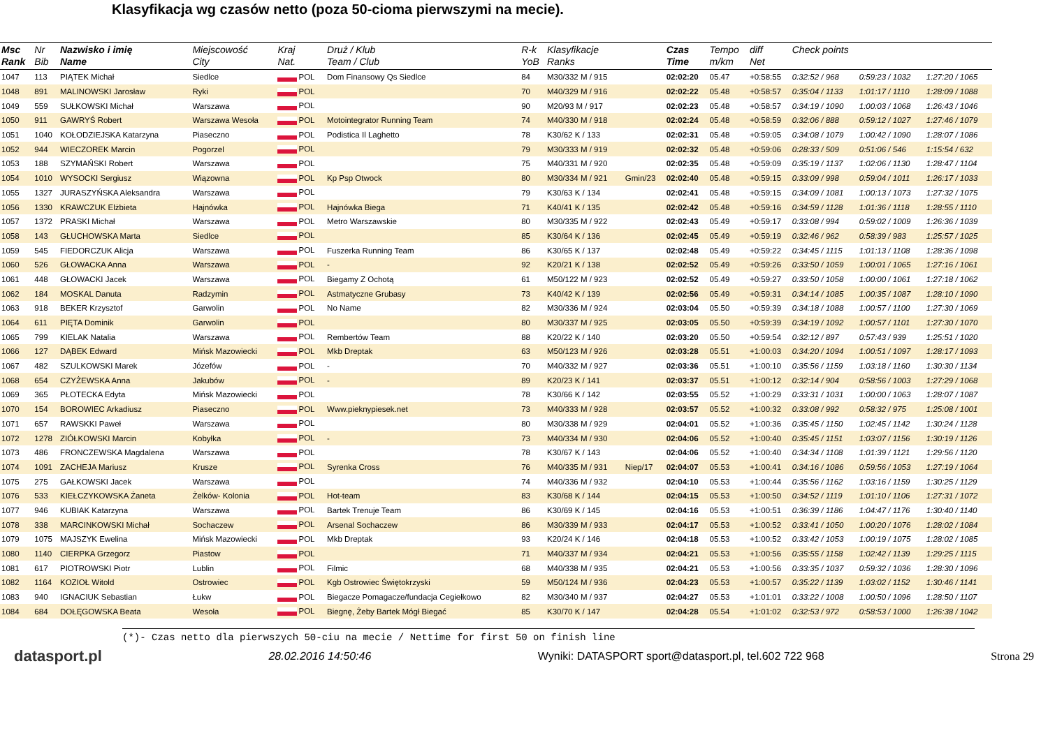Klasyfikacja wg czasów netto (poza 50-cioma pierwszymi na mecie).
| Msc Rank | Nr Bib | Nazwisko i imię Name | Miejscowość City | Kraj Nat. | Druż / Klub Team / Club | R-k YoB | Klasyfikacje Ranks | | Czas Time | Tempo m/km | diff Net | Check points | | |
| --- | --- | --- | --- | --- | --- | --- | --- | --- | --- | --- | --- | --- | --- | --- |
| 1047 | 113 | PIĄTEK Michał | Siedlce | POL | Dom Finansowy Qs Siedlce | 84 | M30/332 M / 915 | | 02:02:20 | 05.47 | +0:58:55 | 0:32:52 / 968 | 0:59:23 / 1032 | 1:27:20 / 1065 |
| 1048 | 891 | MALINOWSKI Jarosław | Ryki | POL | | 70 | M40/329 M / 916 | | 02:02:22 | 05.48 | +0:58:57 | 0:35:04 / 1133 | 1:01:17 / 1110 | 1:28:09 / 1088 |
| 1049 | 559 | SUŁKOWSKI Michał | Warszawa | POL | | 90 | M20/93 M / 917 | | 02:02:23 | 05.48 | +0:58:57 | 0:34:19 / 1090 | 1:00:03 / 1068 | 1:26:43 / 1046 |
| 1050 | 911 | GAWRYŚ Robert | Warszawa Wesoła | POL | Motointegrator Running Team | 74 | M40/330 M / 918 | | 02:02:24 | 05.48 | +0:58:59 | 0:32:06 / 888 | 0:59:12 / 1027 | 1:27:46 / 1079 |
| 1051 | 1040 | KOŁODZIEJSKA Katarzyna | Piaseczno | POL | Podistica Il Laghetto | 78 | K30/62 K / 133 | | 02:02:31 | 05.48 | +0:59:05 | 0:34:08 / 1079 | 1:00:42 / 1090 | 1:28:07 / 1086 |
| 1052 | 944 | WIECZOREK Marcin | Pogorzel | POL | | 79 | M30/333 M / 919 | | 02:02:32 | 05.48 | +0:59:06 | 0:28:33 / 509 | 0:51:06 / 546 | 1:15:54 / 632 |
| 1053 | 188 | SZYMAŃSKI Robert | Warszawa | POL | | 75 | M40/331 M / 920 | | 02:02:35 | 05.48 | +0:59:09 | 0:35:19 / 1137 | 1:02:06 / 1130 | 1:28:47 / 1104 |
| 1054 | 1010 | WYSOCKI Sergiusz | Wiązowna | POL | Kp Psp Otwock | 80 | M30/334 M / 921 | Gmin/23 | 02:02:40 | 05.48 | +0:59:15 | 0:33:09 / 998 | 0:59:04 / 1011 | 1:26:17 / 1033 |
| 1055 | 1327 | JURASZYŃSKA Aleksandra | Warszawa | POL | | 79 | K30/63 K / 134 | | 02:02:41 | 05.48 | +0:59:15 | 0:34:09 / 1081 | 1:00:13 / 1073 | 1:27:32 / 1075 |
| 1056 | 1330 | KRAWCZUK Elżbieta | Hajnówka | POL | Hajnówka Biega | 71 | K40/41 K / 135 | | 02:02:42 | 05.48 | +0:59:16 | 0:34:59 / 1128 | 1:01:36 / 1118 | 1:28:55 / 1110 |
| 1057 | 1372 | PRASKI Michał | Warszawa | POL | Metro Warszawskie | 80 | M30/335 M / 922 | | 02:02:43 | 05.49 | +0:59:17 | 0:33:08 / 994 | 0:59:02 / 1009 | 1:26:36 / 1039 |
| 1058 | 143 | GŁUCHOWSKA Marta | Siedlce | POL | | 85 | K30/64 K / 136 | | 02:02:45 | 05.49 | +0:59:19 | 0:32:46 / 962 | 0:58:39 / 983 | 1:25:57 / 1025 |
| 1059 | 545 | FIEDORCZUK Alicja | Warszawa | POL | Fuszerka Running Team | 86 | K30/65 K / 137 | | 02:02:48 | 05.49 | +0:59:22 | 0:34:45 / 1115 | 1:01:13 / 1108 | 1:28:36 / 1098 |
| 1060 | 526 | GŁOWACKA Anna | Warszawa | POL | - | 92 | K20/21 K / 138 | | 02:02:52 | 05.49 | +0:59:26 | 0:33:50 / 1059 | 1:00:01 / 1065 | 1:27:16 / 1061 |
| 1061 | 448 | GŁOWACKI Jacek | Warszawa | POL | Biegamy Z Ochotą | 61 | M50/122 M / 923 | | 02:02:52 | 05.49 | +0:59:27 | 0:33:50 / 1058 | 1:00:00 / 1061 | 1:27:18 / 1062 |
| 1062 | 184 | MOSKAL Danuta | Radzymin | POL | Astmatyczne Grubasy | 73 | K40/42 K / 139 | | 02:02:56 | 05.49 | +0:59:31 | 0:34:14 / 1085 | 1:00:35 / 1087 | 1:28:10 / 1090 |
| 1063 | 918 | BEKER Krzysztof | Garwolin | POL | No Name | 82 | M30/336 M / 924 | | 02:03:04 | 05.50 | +0:59:39 | 0:34:18 / 1088 | 1:00:57 / 1100 | 1:27:30 / 1069 |
| 1064 | 611 | PIĘTA Dominik | Garwolin | POL | | 80 | M30/337 M / 925 | | 02:03:05 | 05.50 | +0:59:39 | 0:34:19 / 1092 | 1:00:57 / 1101 | 1:27:30 / 1070 |
| 1065 | 799 | KIELAK Natalia | Warszawa | POL | Rembertów Team | 88 | K20/22 K / 140 | | 02:03:20 | 05.50 | +0:59:54 | 0:32:12 / 897 | 0:57:43 / 939 | 1:25:51 / 1020 |
| 1066 | 127 | DĄBEK Edward | Mińsk Mazowiecki | POL | Mkb Dreptak | 63 | M50/123 M / 926 | | 02:03:28 | 05.51 | +1:00:03 | 0:34:20 / 1094 | 1:00:51 / 1097 | 1:28:17 / 1093 |
| 1067 | 482 | SZULKOWSKI Marek | Józefów | POL | - | 70 | M40/332 M / 927 | | 02:03:36 | 05.51 | +1:00:10 | 0:35:56 / 1159 | 1:03:18 / 1160 | 1:30:30 / 1134 |
| 1068 | 654 | CZYŻEWSKA Anna | Jakubów | POL | - | 89 | K20/23 K / 141 | | 02:03:37 | 05.51 | +1:00:12 | 0:32:14 / 904 | 0:58:56 / 1003 | 1:27:29 / 1068 |
| 1069 | 365 | PŁOTECKA Edyta | Mińsk Mazowiecki | POL | | 78 | K30/66 K / 142 | | 02:03:55 | 05.52 | +1:00:29 | 0:33:31 / 1031 | 1:00:00 / 1063 | 1:28:07 / 1087 |
| 1070 | 154 | BOROWIEC Arkadiusz | Piaseczno | POL | Www.pieknypiesek.net | 73 | M40/333 M / 928 | | 02:03:57 | 05.52 | +1:00:32 | 0:33:08 / 992 | 0:58:32 / 975 | 1:25:08 / 1001 |
| 1071 | 657 | RAWSKKI Paweł | Warszawa | POL | | 80 | M30/338 M / 929 | | 02:04:01 | 05.52 | +1:00:36 | 0:35:45 / 1150 | 1:02:45 / 1142 | 1:30:24 / 1128 |
| 1072 | 1278 | ZIÓŁKOWSKI Marcin | Kobyłka | POL | - | 73 | M40/334 M / 930 | | 02:04:06 | 05.52 | +1:00:40 | 0:35:45 / 1151 | 1:03:07 / 1156 | 1:30:19 / 1126 |
| 1073 | 486 | FRONCZEWSKA Magdalena | Warszawa | POL | | 78 | K30/67 K / 143 | | 02:04:06 | 05.52 | +1:00:40 | 0:34:34 / 1108 | 1:01:39 / 1121 | 1:29:56 / 1120 |
| 1074 | 1091 | ZACHEJA Mariusz | Krusze | POL | Syrenka Cross | 76 | M40/335 M / 931 | Niep/17 | 02:04:07 | 05.53 | +1:00:41 | 0:34:16 / 1086 | 0:59:56 / 1053 | 1:27:19 / 1064 |
| 1075 | 275 | GAŁKOWSKI Jacek | Warszawa | POL | | 74 | M40/336 M / 932 | | 02:04:10 | 05.53 | +1:00:44 | 0:35:56 / 1162 | 1:03:16 / 1159 | 1:30:25 / 1129 |
| 1076 | 533 | KIEŁCZYKOWSKA Żaneta | Żelków- Kolonia | POL | Hot-team | 83 | K30/68 K / 144 | | 02:04:15 | 05.53 | +1:00:50 | 0:34:52 / 1119 | 1:01:10 / 1106 | 1:27:31 / 1072 |
| 1077 | 946 | KUBIAK Katarzyna | Warszawa | POL | Bartek Trenuje Team | 86 | K30/69 K / 145 | | 02:04:16 | 05.53 | +1:00:51 | 0:36:39 / 1186 | 1:04:47 / 1176 | 1:30:40 / 1140 |
| 1078 | 338 | MARCINKOWSKI Michał | Sochaczew | POL | Arsenal Sochaczew | 86 | M30/339 M / 933 | | 02:04:17 | 05.53 | +1:00:52 | 0:33:41 / 1050 | 1:00:20 / 1076 | 1:28:02 / 1084 |
| 1079 | 1075 | MAJSZYK Ewelina | Mińsk Mazowiecki | POL | Mkb Dreptak | 93 | K20/24 K / 146 | | 02:04:18 | 05.53 | +1:00:52 | 0:33:42 / 1053 | 1:00:19 / 1075 | 1:28:02 / 1085 |
| 1080 | 1140 | CIERPKA Grzegorz | Piastow | POL | | 71 | M40/337 M / 934 | | 02:04:21 | 05.53 | +1:00:56 | 0:35:55 / 1158 | 1:02:42 / 1139 | 1:29:25 / 1115 |
| 1081 | 617 | PIOTROWSKI Piotr | Lublin | POL | Filmic | 68 | M40/338 M / 935 | | 02:04:21 | 05.53 | +1:00:56 | 0:33:35 / 1037 | 0:59:32 / 1036 | 1:28:30 / 1096 |
| 1082 | 1164 | KOZIOŁ Witold | Ostrowiec | POL | Kgb Ostrowiec Świętokrzyski | 59 | M50/124 M / 936 | | 02:04:23 | 05.53 | +1:00:57 | 0:35:22 / 1139 | 1:03:02 / 1152 | 1:30:46 / 1141 |
| 1083 | 940 | IGNACIUK Sebastian | Łukw | POL | Biegacze Pomagacze/fundacja Cegiełkowo | 82 | M30/340 M / 937 | | 02:04:27 | 05.53 | +1:01:01 | 0:33:22 / 1008 | 1:00:50 / 1096 | 1:28:50 / 1107 |
| 1084 | 684 | DOŁĘGOWSKA Beata | Wesoła | POL | Biegnę, Żeby Bartek Mógł Biegać | 85 | K30/70 K / 147 | | 02:04:28 | 05.54 | +1:01:02 | 0:32:53 / 972 | 0:58:53 / 1000 | 1:26:38 / 1042 |
(*)- Czas netto dla pierwszych 50-ciu na mecie / Nettime for first 50 on finish line
datasport.pl 28.02.2016 14:50:46 Wyniki: DATASPORT sport@datasport.pl, tel.602 722 968 Strona 29